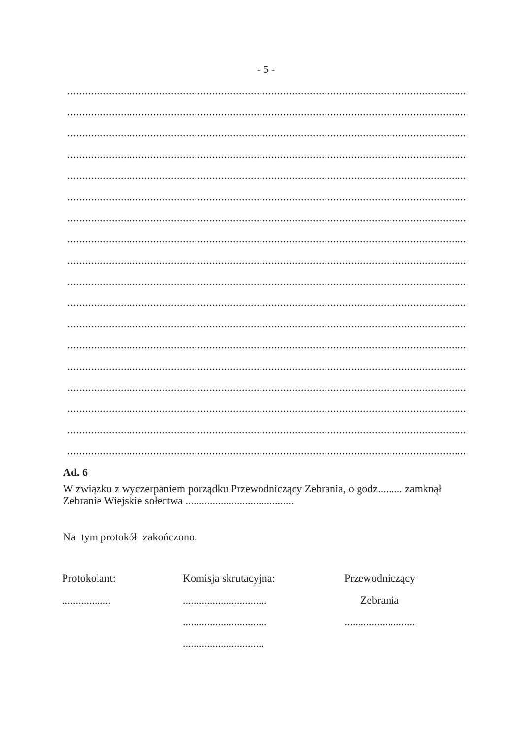- 5 -
..................................................................................................................................................................................
..................................................................................................................................................................................
..................................................................................................................................................................................
..................................................................................................................................................................................
.............................................................................................................................................................................
.............................................................................................................................................................................
..................................................................................................................................................................................
..................................................................................................................................................................................
..................................................................................................................................................................................
..................................................................................................................................................................................
..................................................................................................................................................................................
..................................................................................................................................................................................
..................................................................................................................................................................................
..................................................................................................................................................................................
.............................................................................................................................................................................
.............................................................................................................................................................................
..................................................................................................................................................................................
..................................................................................................................................................................................
Ad. 6
W związku z wyczerpaniem porządku Przewodniczący Zebrania, o godz......... zamknął Zebranie Wiejskie sołectwa ........................................
Na tym protokół zakończono.
Protokolant:
..................
Komisja skrutacyjna:
...............................
...............................
..............................
Przewodniczący
Zebrania
..........................